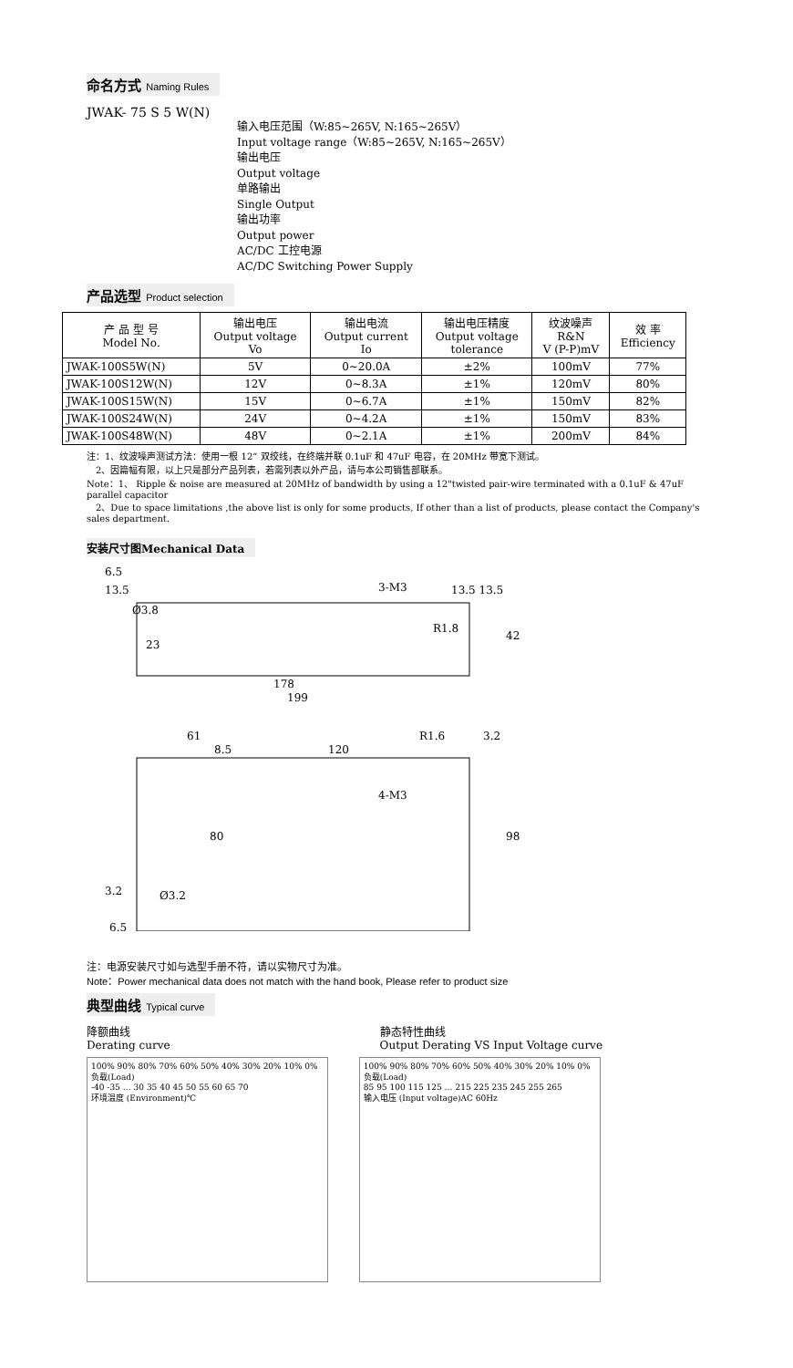命名方式 Naming Rules
JWAK- 75 S 5 W(N)
输入电压范围（W:85~265V, N:165~265V）
Input voltage range（W:85~265V, N:165~265V）
输出电压
Output voltage
单路输出
Single Output
输出功率
Output power
AC/DC 工控电源
AC/DC Switching Power Supply
产品选型 Product selection
| 产 品 型 号 Model No. | 输出电压 Output voltage Vo | 输出电流 Output current Io | 输出电压精度 Output voltage tolerance | 纹波噪声 R&N V (P-P)mV | 效 率 Efficiency |
| --- | --- | --- | --- | --- | --- |
| JWAK-100S5W(N) | 5V | 0~20.0A | ±2% | 100mV | 77% |
| JWAK-100S12W(N) | 12V | 0~8.3A | ±1% | 120mV | 80% |
| JWAK-100S15W(N) | 15V | 0~6.7A | ±1% | 150mV | 82% |
| JWAK-100S24W(N) | 24V | 0~4.2A | ±1% | 150mV | 83% |
| JWAK-100S48W(N) | 48V | 0~2.1A | ±1% | 200mV | 84% |
注：1、纹波噪声测试方法：使用一根 12” 双绞线，在终端并联 0.1uF 和 47uF 电容，在 20MHz 带宽下测试。
　2、因篇幅有限，以上只是部分产品列表，若需列表以外产品，请与本公司销售部联系。
Note：1、 Ripple & noise are measured at 20MHz of bandwidth by using a 12"twisted pair-wire terminated with a 0.1uF & 47uF parallel capacitor
　2、Due to space limitations ,the above list is only for some products, If other than a list of products, please contact the Company's sales department.
安装尺寸图Mechanical Data
6.5
13.5
Ø3.8
3-M3
13.5 13.5
23
R1.8
178
199
42
61
8.5
120
R1.6
3.2
4-M3
80
98
3.2
Ø3.2
6.5
注：电源安装尺寸如与选型手册不符，请以实物尺寸为准。
Note：Power mechanical data does not match with the hand book, Please refer to product size
典型曲线 Typical curve
降额曲线
Derating curve
静态特性曲线
Output Derating VS Input Voltage curve
100% 90% 80% 70% 60% 50% 40% 30% 20% 10% 0%
负载(Load)
-40 -35 … 30 35 40 45 50 55 60 65 70
环境温度 (Environment)℃
100% 90% 80% 70% 60% 50% 40% 30% 20% 10% 0%
负载(Load)
85 95 100 115 125 … 215 225 235 245 255 265
输入电压 (Input voltage)AC 60Hz